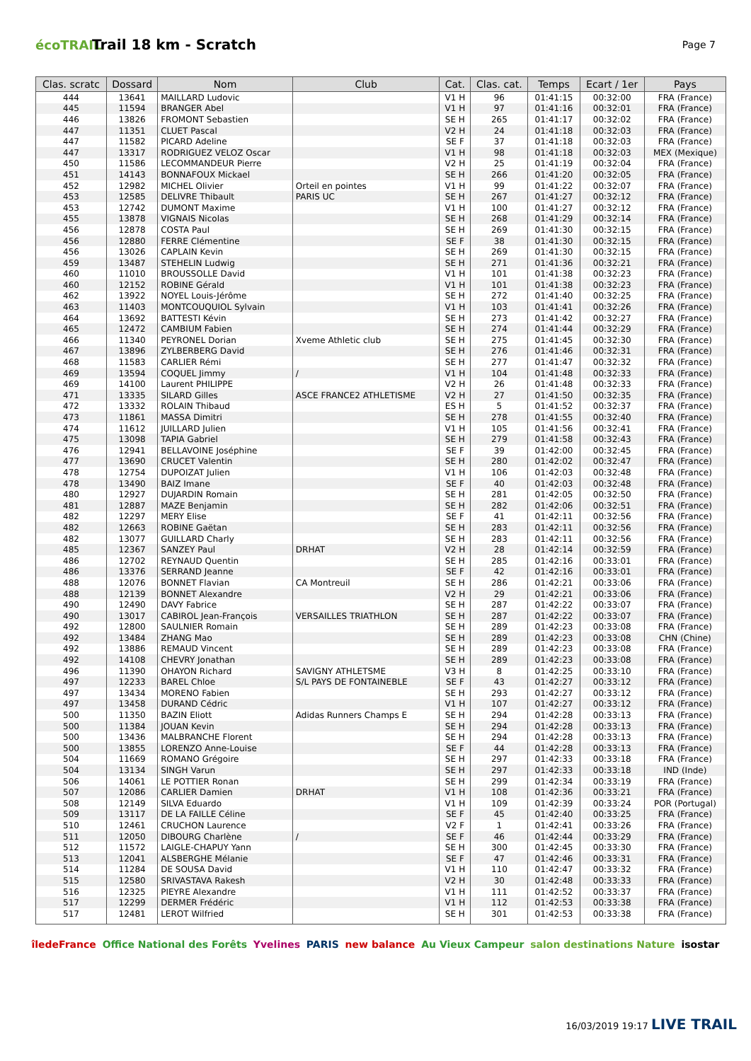écoTRAIL
Trail 18 km - Scratch
Page 7
| Clas. scratc | Dossard | Nom | Club | Cat. | Clas. cat. | Temps | Ecart / 1er | Pays |
| --- | --- | --- | --- | --- | --- | --- | --- | --- |
| 444 | 13641 | MAILLARD Ludovic | | V1 H | 96 | 01:41:15 | 00:32:00 | FRA (France) |
| 445 | 11594 | BRANGER Abel | | V1 H | 97 | 01:41:16 | 00:32:01 | FRA (France) |
| 446 | 13826 | FROMONT Sebastien | | SE H | 265 | 01:41:17 | 00:32:02 | FRA (France) |
| 447 | 11351 | CLUET Pascal | | V2 H | 24 | 01:41:18 | 00:32:03 | FRA (France) |
| 447 | 11582 | PICARD Adeline | | SE F | 37 | 01:41:18 | 00:32:03 | FRA (France) |
| 447 | 13317 | RODRIGUEZ VELOZ Oscar | | V1 H | 98 | 01:41:18 | 00:32:03 | MEX (Mexique) |
| 450 | 11586 | LECOMMANDEUR Pierre | | V2 H | 25 | 01:41:19 | 00:32:04 | FRA (France) |
| 451 | 14143 | BONNAFOUX Mickael | | SE H | 266 | 01:41:20 | 00:32:05 | FRA (France) |
| 452 | 12982 | MICHEL Olivier | Orteil en pointes | V1 H | 99 | 01:41:22 | 00:32:07 | FRA (France) |
| 453 | 12585 | DELIVRE Thibault | PARIS UC | SE H | 267 | 01:41:27 | 00:32:12 | FRA (France) |
| 453 | 12742 | DUMONT Maxime | | V1 H | 100 | 01:41:27 | 00:32:12 | FRA (France) |
| 455 | 13878 | VIGNAIS Nicolas | | SE H | 268 | 01:41:29 | 00:32:14 | FRA (France) |
| 456 | 12878 | COSTA Paul | | SE H | 269 | 01:41:30 | 00:32:15 | FRA (France) |
| 456 | 12880 | FERRE Clémentine | | SE F | 38 | 01:41:30 | 00:32:15 | FRA (France) |
| 456 | 13026 | CAPLAIN Kevin | | SE H | 269 | 01:41:30 | 00:32:15 | FRA (France) |
| 459 | 13487 | STEHELIN Ludwig | | SE H | 271 | 01:41:36 | 00:32:21 | FRA (France) |
| 460 | 11010 | BROUSSOLLE David | | V1 H | 101 | 01:41:38 | 00:32:23 | FRA (France) |
| 460 | 12152 | ROBINE Gérald | | V1 H | 101 | 01:41:38 | 00:32:23 | FRA (France) |
| 462 | 13922 | NOYEL Louis-Jérôme | | SE H | 272 | 01:41:40 | 00:32:25 | FRA (France) |
| 463 | 11403 | MONTCOUQUIOL Sylvain | | V1 H | 103 | 01:41:41 | 00:32:26 | FRA (France) |
| 464 | 13692 | BATTESTI Kévin | | SE H | 273 | 01:41:42 | 00:32:27 | FRA (France) |
| 465 | 12472 | CAMBIUM Fabien | | SE H | 274 | 01:41:44 | 00:32:29 | FRA (France) |
| 466 | 11340 | PEYRONEL Dorian | Xveme Athletic club | SE H | 275 | 01:41:45 | 00:32:30 | FRA (France) |
| 467 | 13896 | ZYLBERBERG David | | SE H | 276 | 01:41:46 | 00:32:31 | FRA (France) |
| 468 | 11583 | CARLIER Rémi | | SE H | 277 | 01:41:47 | 00:32:32 | FRA (France) |
| 469 | 13594 | COQUEL Jimmy | / | V1 H | 104 | 01:41:48 | 00:32:33 | FRA (France) |
| 469 | 14100 | Laurent PHILIPPE | | V2 H | 26 | 01:41:48 | 00:32:33 | FRA (France) |
| 471 | 13335 | SILARD Gilles | ASCE FRANCE2 ATHLETISME | V2 H | 27 | 01:41:50 | 00:32:35 | FRA (France) |
| 472 | 13332 | ROLAIN Thibaud | | ES H | 5 | 01:41:52 | 00:32:37 | FRA (France) |
| 473 | 11861 | MASSA Dimitri | | SE H | 278 | 01:41:55 | 00:32:40 | FRA (France) |
| 474 | 11612 | JUILLARD Julien | | V1 H | 105 | 01:41:56 | 00:32:41 | FRA (France) |
| 475 | 13098 | TAPIA Gabriel | | SE H | 279 | 01:41:58 | 00:32:43 | FRA (France) |
| 476 | 12941 | BELLAVOINE Joséphine | | SE F | 39 | 01:42:00 | 00:32:45 | FRA (France) |
| 477 | 13690 | CRUCET Valentin | | SE H | 280 | 01:42:02 | 00:32:47 | FRA (France) |
| 478 | 12754 | DUPOIZAT Julien | | V1 H | 106 | 01:42:03 | 00:32:48 | FRA (France) |
| 478 | 13490 | BAIZ Imane | | SE F | 40 | 01:42:03 | 00:32:48 | FRA (France) |
| 480 | 12927 | DUJARDIN Romain | | SE H | 281 | 01:42:05 | 00:32:50 | FRA (France) |
| 481 | 12887 | MAZE Benjamin | | SE H | 282 | 01:42:06 | 00:32:51 | FRA (France) |
| 482 | 12297 | MERY Elise | | SE F | 41 | 01:42:11 | 00:32:56 | FRA (France) |
| 482 | 12663 | ROBINE Gaëtan | | SE H | 283 | 01:42:11 | 00:32:56 | FRA (France) |
| 482 | 13077 | GUILLARD Charly | | SE H | 283 | 01:42:11 | 00:32:56 | FRA (France) |
| 485 | 12367 | SANZEY Paul | DRHAT | V2 H | 28 | 01:42:14 | 00:32:59 | FRA (France) |
| 486 | 12702 | REYNAUD Quentin | | SE H | 285 | 01:42:16 | 00:33:01 | FRA (France) |
| 486 | 13376 | SERRAND Jeanne | | SE F | 42 | 01:42:16 | 00:33:01 | FRA (France) |
| 488 | 12076 | BONNET Flavian | CA Montreuil | SE H | 286 | 01:42:21 | 00:33:06 | FRA (France) |
| 488 | 12139 | BONNET Alexandre | | V2 H | 29 | 01:42:21 | 00:33:06 | FRA (France) |
| 490 | 12490 | DAVY Fabrice | | SE H | 287 | 01:42:22 | 00:33:07 | FRA (France) |
| 490 | 13017 | CABIROL Jean-François | VERSAILLES TRIATHLON | SE H | 287 | 01:42:22 | 00:33:07 | FRA (France) |
| 492 | 12800 | SAULNIER Romain | | SE H | 289 | 01:42:23 | 00:33:08 | FRA (France) |
| 492 | 13484 | ZHANG Mao | | SE H | 289 | 01:42:23 | 00:33:08 | CHN (Chine) |
| 492 | 13886 | REMAUD Vincent | | SE H | 289 | 01:42:23 | 00:33:08 | FRA (France) |
| 492 | 14108 | CHEVRY Jonathan | | SE H | 289 | 01:42:23 | 00:33:08 | FRA (France) |
| 496 | 11390 | OHAYON Richard | SAVIGNY ATHLETSME | V3 H | 8 | 01:42:25 | 00:33:10 | FRA (France) |
| 497 | 12233 | BAREL Chloe | S/L PAYS DE FONTAINEBLE | SE F | 43 | 01:42:27 | 00:33:12 | FRA (France) |
| 497 | 13434 | MORENO Fabien | | SE H | 293 | 01:42:27 | 00:33:12 | FRA (France) |
| 497 | 13458 | DURAND Cédric | | V1 H | 107 | 01:42:27 | 00:33:12 | FRA (France) |
| 500 | 11350 | BAZIN Eliott | Adidas Runners Champs E | SE H | 294 | 01:42:28 | 00:33:13 | FRA (France) |
| 500 | 11384 | JOUAN Kevin | | SE H | 294 | 01:42:28 | 00:33:13 | FRA (France) |
| 500 | 13436 | MALBRANCHE Florent | | SE H | 294 | 01:42:28 | 00:33:13 | FRA (France) |
| 500 | 13855 | LORENZO Anne-Louise | | SE F | 44 | 01:42:28 | 00:33:13 | FRA (France) |
| 504 | 11669 | ROMANO Grégoire | | SE H | 297 | 01:42:33 | 00:33:18 | FRA (France) |
| 504 | 13134 | SINGH Varun | | SE H | 297 | 01:42:33 | 00:33:18 | IND (Inde) |
| 506 | 14061 | LE POTTIER Ronan | | SE H | 299 | 01:42:34 | 00:33:19 | FRA (France) |
| 507 | 12086 | CARLIER Damien | DRHAT | V1 H | 108 | 01:42:36 | 00:33:21 | FRA (France) |
| 508 | 12149 | SILVA Eduardo | | V1 H | 109 | 01:42:39 | 00:33:24 | POR (Portugal) |
| 509 | 13117 | DE LA FAILLE Céline | | SE F | 45 | 01:42:40 | 00:33:25 | FRA (France) |
| 510 | 12461 | CRUCHON Laurence | | V2 F | 1 | 01:42:41 | 00:33:26 | FRA (France) |
| 511 | 12050 | DIBOURG Charlène | / | SE F | 46 | 01:42:44 | 00:33:29 | FRA (France) |
| 512 | 11572 | LAIGLE-CHAPUY Yann | | SE H | 300 | 01:42:45 | 00:33:30 | FRA (France) |
| 513 | 12041 | ALSBERGHE Mélanie | | SE F | 47 | 01:42:46 | 00:33:31 | FRA (France) |
| 514 | 11284 | DE SOUSA David | | V1 H | 110 | 01:42:47 | 00:33:32 | FRA (France) |
| 515 | 12580 | SRIVASTAVA Rakesh | | V2 H | 30 | 01:42:48 | 00:33:33 | FRA (France) |
| 516 | 12325 | PIEYRE Alexandre | | V1 H | 111 | 01:42:52 | 00:33:37 | FRA (France) |
| 517 | 12299 | DERMER Frédéric | | V1 H | 112 | 01:42:53 | 00:33:38 | FRA (France) |
| 517 | 12481 | LEROT Wilfried | | SE H | 301 | 01:42:53 | 00:33:38 | FRA (France) |
îledeFrance Office National des Forêts Yvelines PARIS new balance Au Vieux Campeur salon destinations Nature isostar
16/03/2019 19:17 LIVE TRAIL